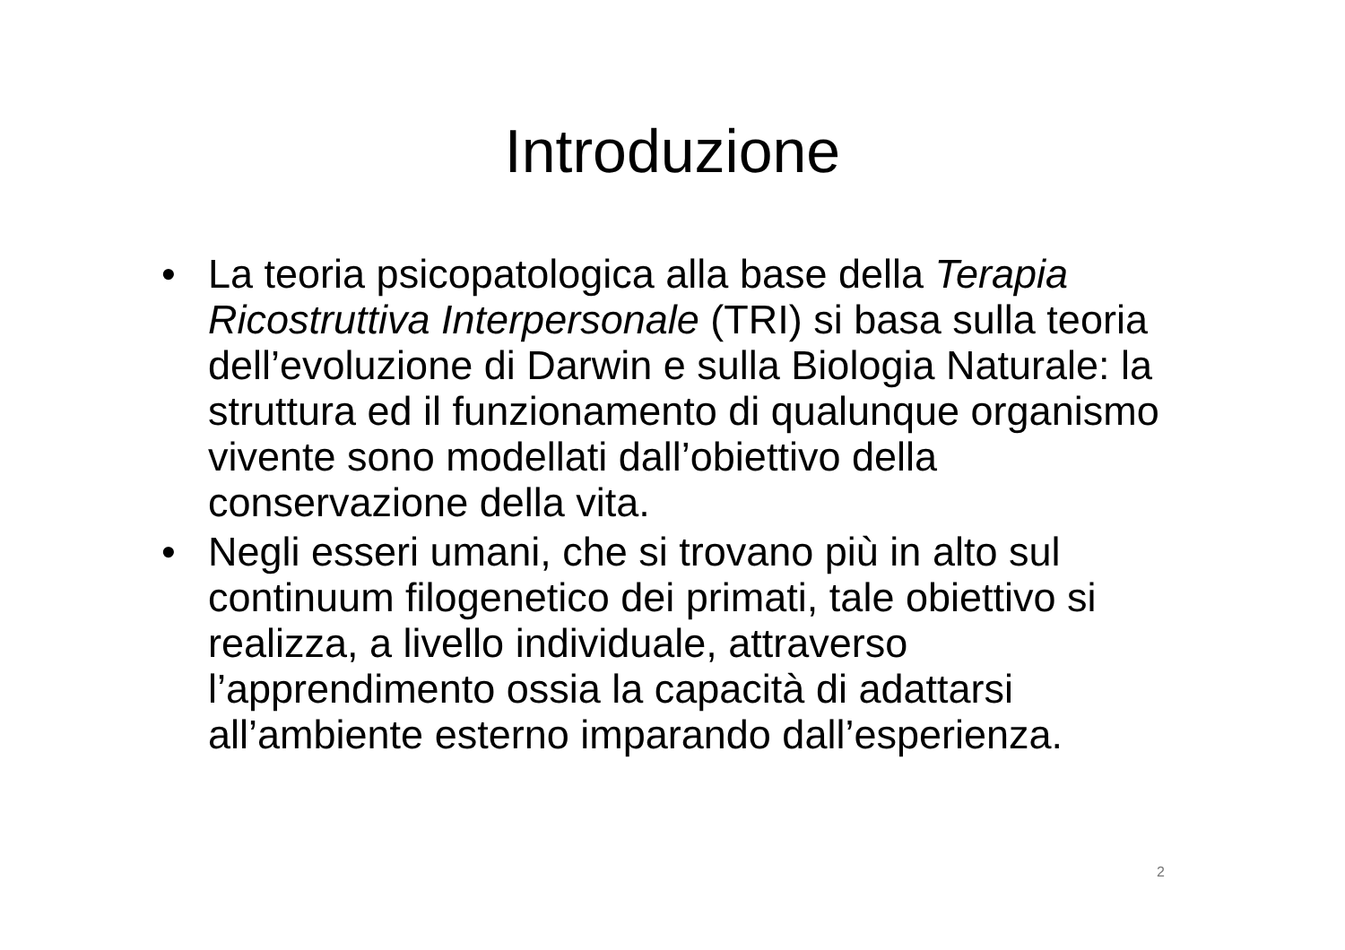Introduzione
• La teoria psicopatologica alla base della Terapia Ricostruttiva Interpersonale (TRI) si basa sulla teoria dell’evoluzione di Darwin e sulla Biologia Naturale: la struttura ed il funzionamento di qualunque organismo vivente sono modellati dall’obiettivo della conservazione della vita.
• Negli esseri umani, che si trovano più in alto sul continuum filogenetico dei primati, tale obiettivo si realizza, a livello individuale, attraverso l’apprendimento ossia la capacità di adattarsi all’ambiente esterno imparando dall’esperienza.
2